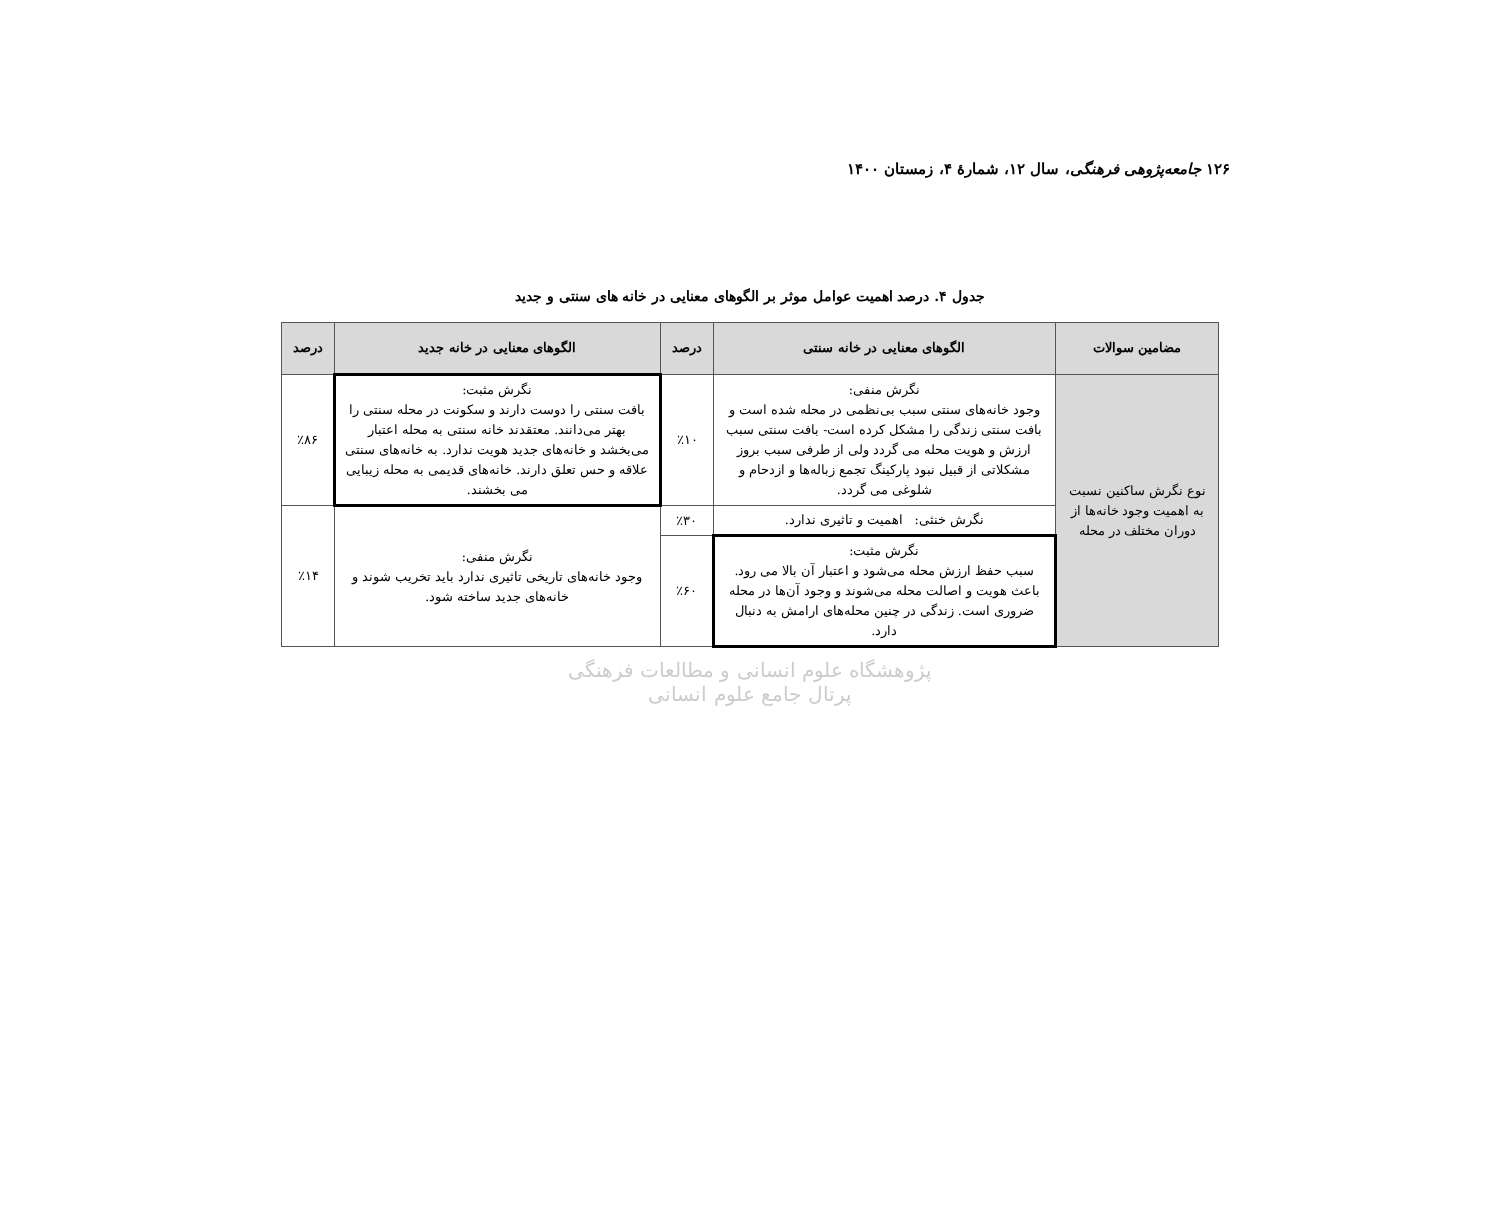۱۲۶ جامعه‌پژوهی فرهنگی، سال ۱۲، شمارهٔ ۴، زمستان ۱۴۰۰
جدول ۴. درصد اهمیت عوامل موثر بر الگوهای معنایی در خانه های سنتی و جدید
| مضامین سوالات | الگوهای معنایی در خانه سنتی | درصد | الگوهای معنایی در خانه جدید | درصد |
| --- | --- | --- | --- | --- |
| نوع نگرش ساکنین نسبت به اهمیت وجود خانه‌ها از دوران مختلف در محله | نگرش منفی: وجود خانه‌های سنتی سبب بی‌نظمی در محله شده است و بافت سنتی زندگی را مشکل کرده است- بافت سنتی سبب ارزش و هویت محله می گردد ولی از طرفی سبب بروز مشکلاتی از قبیل نبود پارکینگ تجمع زباله‌ها و ازدحام و شلوغی می گردد. | ٪۱۰ | نگرش مثبت: بافت سنتی را دوست دارند و سکونت در محله سنتی را بهتر می‌دانند. معتقدند خانه سنتی به محله اعتبار می‌بخشد و خانه‌های جدید هویت ندارد. به خانه‌های سنتی علاقه و حس تعلق دارند. خانه‌های قدیمی به محله زیبایی می بخشند. | ٪۸۶ |
| | نگرش خنثی: اهمیت و تاثیری ندارد. | ٪۳۰ | نگرش منفی: وجود خانه‌های تاریخی تاثیری ندارد باید تخریب شوند و خانه‌های جدید ساخته شود. | ٪۱۴ |
| | نگرش مثبت: سبب حفظ ارزش محله می‌شود و اعتبار آن بالا می رود. باعث هویت و اصالت محله می‌شوند و وجود آن‌ها در محله ضروری است. زندگی در چنین محله‌های ارامش به دنبال دارد. | ٪۶۰ | | |
پژوهشگاه علوم انسانی و مطالعات فرهنگی
پرتال جامع علوم انسانی